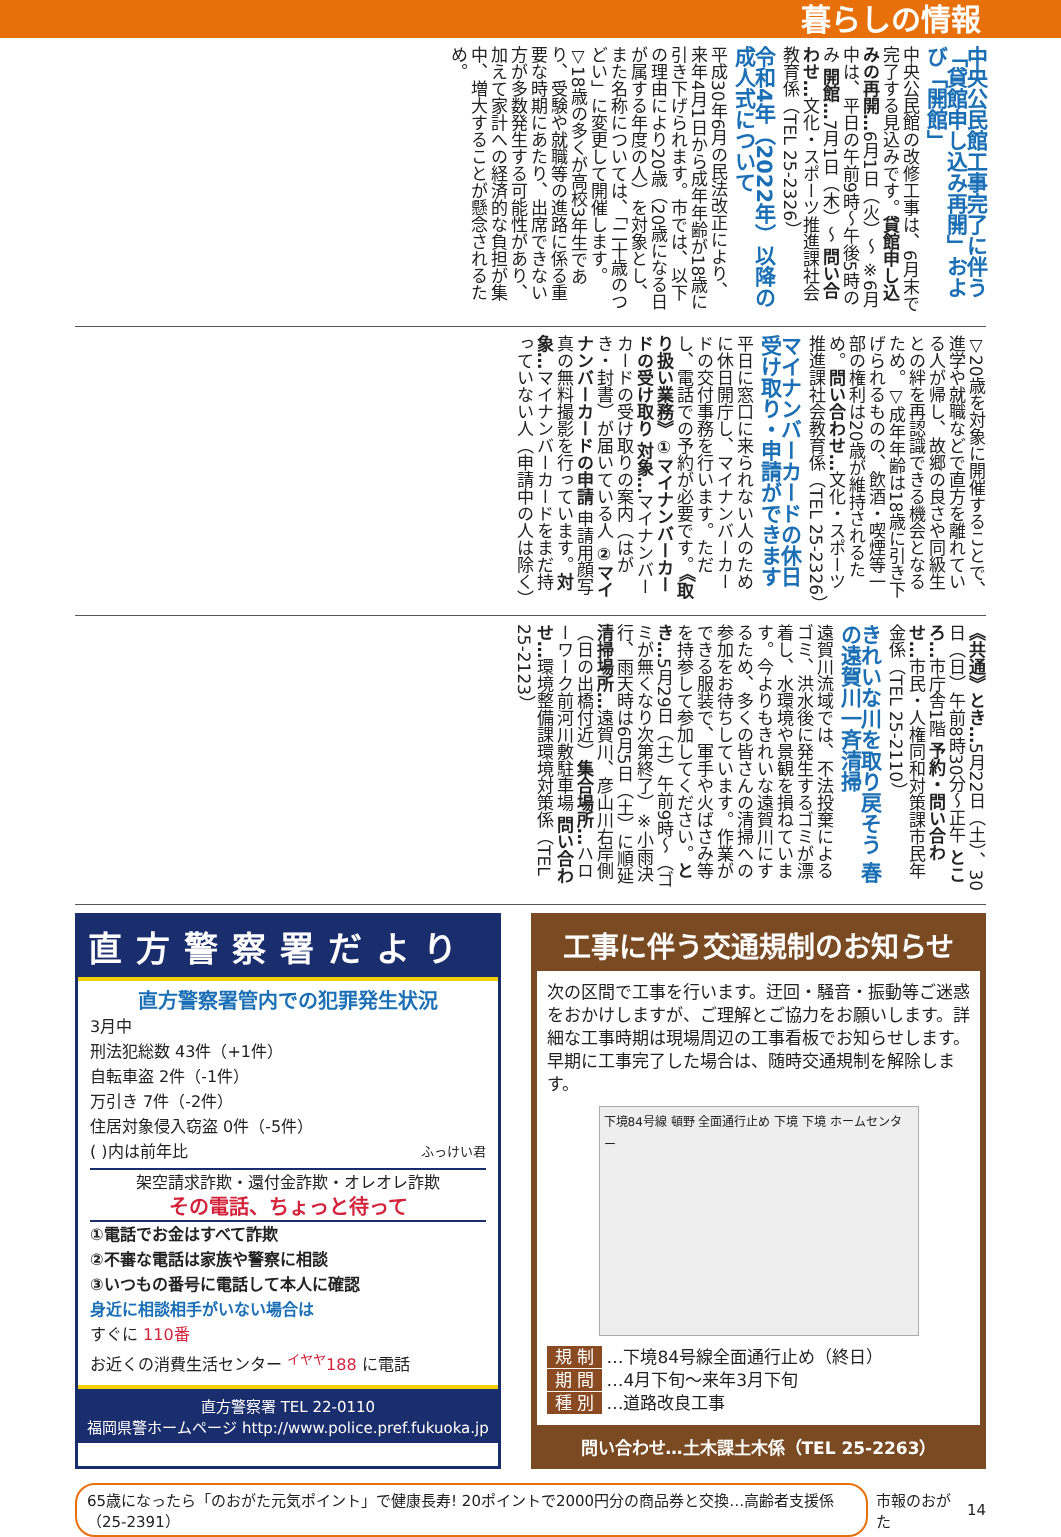暮らしの情報
中央公民館工事完了に伴う「貸館申し込み再開」および「開館」
中央公民館の改修工事は、6月末で完了する見込みです。貸館申し込みの再開…6月1日（火）～ ※6月中は、平日の午前9時～午後5時のみ 開館…7月1日（木）～ 問い合わせ…文化・スポーツ推進課社会教育係（TEL 25-2326）
令和4年（2022年）以降の成人式について
平成30年6月の民法改正により、来年4月1日から成年年齢が18歳に引き下げられます。市では、以下の理由により20歳（20歳になる日が属する年度の人）を対象とし、また名称については、「二十歳のつどい」に変更して開催します。▽18歳の多くが高校3年生であり、受験や就職等の進路に係る重要な時期にあたり、出席できない方が多数発生する可能性があり、加えて家計への経済的な負担が集中、増大することが懸念されるため。
▽20歳を対象に開催することで、進学や就職などで直方を離れている人が帰し、故郷の良さや同級生との絆を再認識できる機会となるため。▽成年年齢は18歳に引き下げられるものの、飲酒・喫煙等一部の権利は20歳が維持されるため。問い合わせ…文化・スポーツ推進課社会教育係（TEL 25-2326）
マイナンバーカードの休日受け取り・申請ができます
平日に窓口に来られない人のために休日開庁し、マイナンバーカードの交付事務を行います。ただし、電話での予約が必要です。《取り扱い業務》①マイナンバーカードの受け取り 対象…マイナンバーカードの受け取りの案内（はがき・封書）が届いている人 ②マイナンバーカードの申請 申請用顔写真の無料撮影を行っています。対象…マイナンバーカードをまだ持っていない人（申請中の人は除く）
《共通》とき…5月22日（土）、30日（日）午前8時30分～正午 ところ…市庁舎1階 予約・問い合わせ…市民・人権同和対策課市民年金係（TEL 25-2110）
きれいな川を取り戻そう 春の遠賀川一斉清掃
遠賀川流域では、不法投棄によるゴミ、洪水後に発生するゴミが漂着し、水環境や景観を損ねています。今よりもきれいな遠賀川にするため、多くの皆さんの清掃への参加をお待ちしています。作業ができる服装で、軍手や火ばさみ等を持参して参加してください。とき…5月29日（土）午前9時～（ゴミが無くなり次第終了）※小雨決行、雨天時は6月5日（土）に順延 清掃場所…遠賀川、彦山川右岸側（日の出橋付近）集合場所…ハローワーク前河川敷駐車場 問い合わせ…環境整備課環境対策係（TEL 25-2123）
直方警察署だより
直方警察署管内での犯罪発生状況
3月中
刑法犯総数 43件（+1件）
自転車盗 2件（-1件）
万引き 7件（-2件）
住居対象侵入窃盗 0件（-5件）
( )内は前年比 ふっけい君
架空請求詐欺・還付金詐欺・オレオレ詐欺
その電話、ちょっと待って
①電話でお金はすべて詐欺
②不審な電話は家族や警察に相談
③いつもの番号に電話して本人に確認
身近に相談相手がいない場合は
すぐに 110番
お近くの消費生活センター <sup>イヤヤ</sup>188 に電話
直方警察署 TEL 22-0110
福岡県警ホームページ http://www.police.pref.fukuoka.jp
工事に伴う交通規制のお知らせ
次の区間で工事を行います。迂回・騒音・振動等ご迷惑をおかけしますが、ご理解とご協力をお願いします。詳細な工事時期は現場周辺の工事看板でお知らせします。早期に工事完了した場合は、随時交通規制を解除します。
下境84号線 頓野 全面通行止め 下境 下境 ホームセンター
規 制 …下境84号線全面通行止め（終日）
期 間 …4月下旬～来年3月下旬
種 別 …道路改良工事
問い合わせ…土木課土木係（TEL 25-2263）
65歳になったら「のおがた元気ポイント」で健康長寿! 20ポイントで2000円分の商品券と交換…高齢者支援係（25-2391） 市報のおがた 14